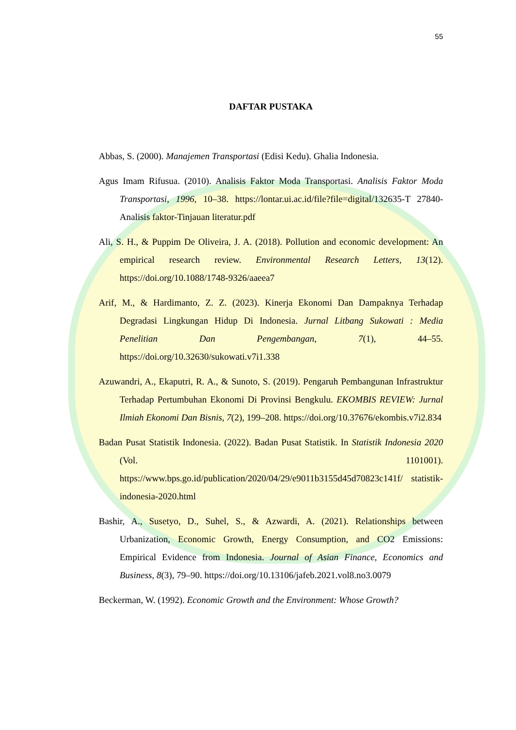55
DAFTAR PUSTAKA
Abbas, S. (2000). Manajemen Transportasi (Edisi Kedu). Ghalia Indonesia.
Agus Imam Rifusua. (2010). Analisis Faktor Moda Transportasi. Analisis Faktor Moda Transportasi, 1996, 10–38. https://lontar.ui.ac.id/file?file=digital/132635-T 27840-Analisis faktor-Tinjauan literatur.pdf
Ali, S. H., & Puppim De Oliveira, J. A. (2018). Pollution and economic development: An empirical research review. Environmental Research Letters, 13(12). https://doi.org/10.1088/1748-9326/aaeea7
Arif, M., & Hardimanto, Z. Z. (2023). Kinerja Ekonomi Dan Dampaknya Terhadap Degradasi Lingkungan Hidup Di Indonesia. Jurnal Litbang Sukowati : Media Penelitian Dan Pengembangan, 7(1), 44–55. https://doi.org/10.32630/sukowati.v7i1.338
Azuwandri, A., Ekaputri, R. A., & Sunoto, S. (2019). Pengaruh Pembangunan Infrastruktur Terhadap Pertumbuhan Ekonomi Di Provinsi Bengkulu. EKOMBIS REVIEW: Jurnal Ilmiah Ekonomi Dan Bisnis, 7(2), 199–208. https://doi.org/10.37676/ekombis.v7i2.834
Badan Pusat Statistik Indonesia. (2022). Badan Pusat Statistik. In Statistik Indonesia 2020 (Vol. 1101001). https://www.bps.go.id/publication/2020/04/29/e9011b3155d45d70823c141f/ statistik-indonesia-2020.html
Bashir, A., Susetyo, D., Suhel, S., & Azwardi, A. (2021). Relationships between Urbanization, Economic Growth, Energy Consumption, and CO2 Emissions: Empirical Evidence from Indonesia. Journal of Asian Finance, Economics and Business, 8(3), 79–90. https://doi.org/10.13106/jafeb.2021.vol8.no3.0079
Beckerman, W. (1992). Economic Growth and the Environment: Whose Growth?